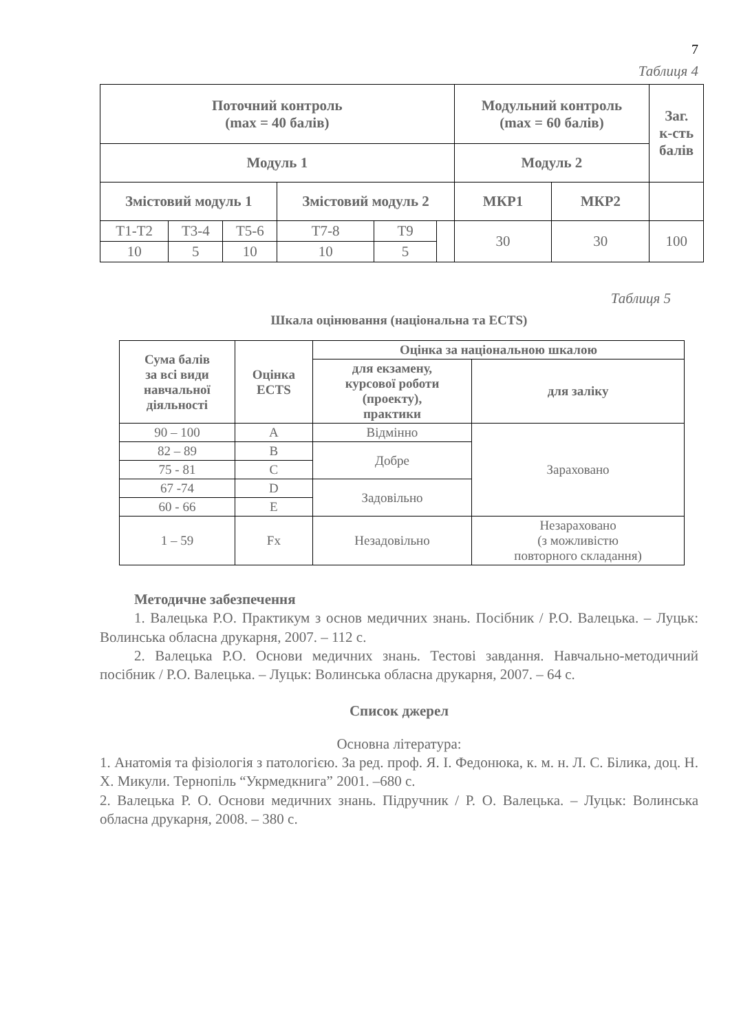7
Таблиця 4
| Поточний контроль (max = 40 балів) | | | | | | Модульний контроль (max = 60 балів) | | Заг. к-сть балів |
| --- | --- | --- | --- | --- | --- | --- | --- | --- |
| Модуль 1 | | | | | | Модуль 2 | | |
| Змістовий модуль 1 | | | Змістовий модуль 2 | | | МКР1 | МКР2 | |
| Т1-Т2 | Т3-4 | Т5-6 | Т7-8 | Т9 | | 30 | 30 | 100 |
| 10 | 5 | 10 | 10 | 5 | | | | |
Таблиця 5
Шкала оцінювання (національна та ECTS)
| Сума балів за всі види навчальної діяльності | Оцінка ECTS | Оцінка за національною шкалою | |
| --- | --- | --- | --- |
| | | для екзамену, курсової роботи (проекту), практики | для заліку |
| 90 – 100 | А | Відмінно | Зараховано |
| 82 – 89 | В | Добре | |
| 75 - 81 | С | | |
| 67 -74 | D | Задовільно | |
| 60 - 66 | Е | | |
| 1 – 59 | Fx | Незадовільно | Незараховано (з можливістю повторного складання) |
Методичне забезпечення
1. Валецька Р.О. Практикум з основ медичних знань. Посібник / Р.О. Валецька. – Луцьк: Волинська обласна друкарня, 2007. – 112 с.
2. Валецька Р.О. Основи медичних знань. Тестові завдання. Навчально-методичний посібник / Р.О. Валецька. – Луцьк: Волинська обласна друкарня, 2007. – 64 с.
Список джерел
Основна література:
1. Анатомія та фізіологія з патологією. За ред. проф. Я. І. Федонюка, к. м. н. Л. С. Білика, доц. Н. Х. Микули. Тернопіль “Укрмедкнига” 2001. –680 с.
2. Валецька Р. О. Основи медичних знань. Підручник / Р. О. Валецька. – Луцьк: Волинська обласна друкарня, 2008. – 380 с.